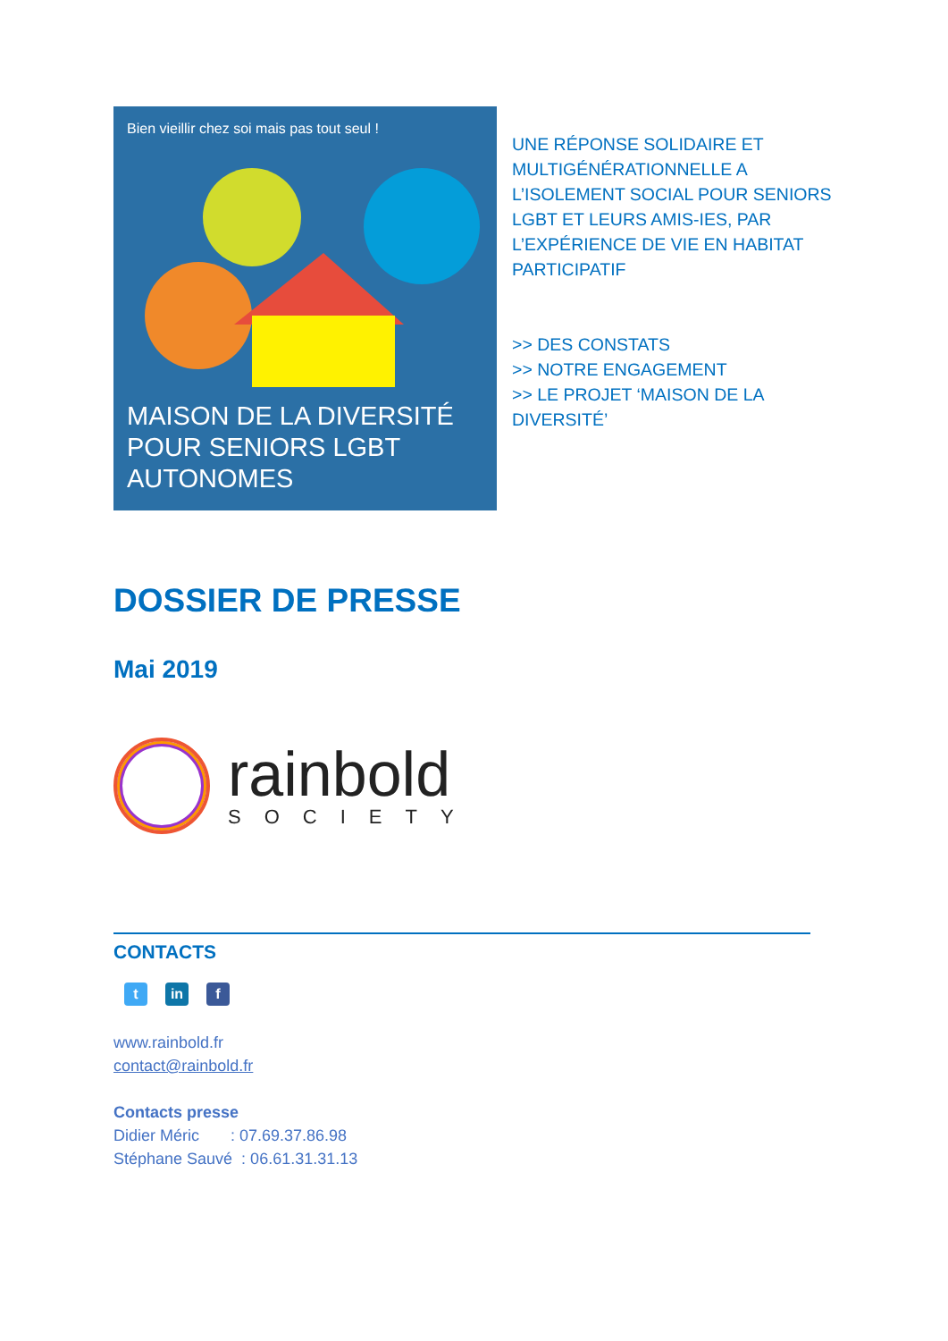Bien vieillir chez soi mais pas tout seul !
MAISON DE LA DIVERSITÉ
POUR SENIORS LGBT
AUTONOMES
UNE RÉPONSE SOLIDAIRE ET
MULTIGÉNÉRATIONNELLE A
L’ISOLEMENT SOCIAL POUR SENIORS
LGBT ET LEURS AMIS-IES, PAR
L’EXPÉRIENCE DE VIE EN HABITAT
PARTICIPATIF
>> DES CONSTATS
>> NOTRE ENGAGEMENT
>> LE PROJET ‘MAISON DE LA
DIVERSITÉ’
DOSSIER DE PRESSE
Mai 2019
rainbold
SOCIETY
CONTACTS
t in f
www.rainbold.fr
contact@rainbold.fr
Contacts presse
Didier Méric : 07.69.37.86.98
Stéphane Sauvé : 06.61.31.31.13